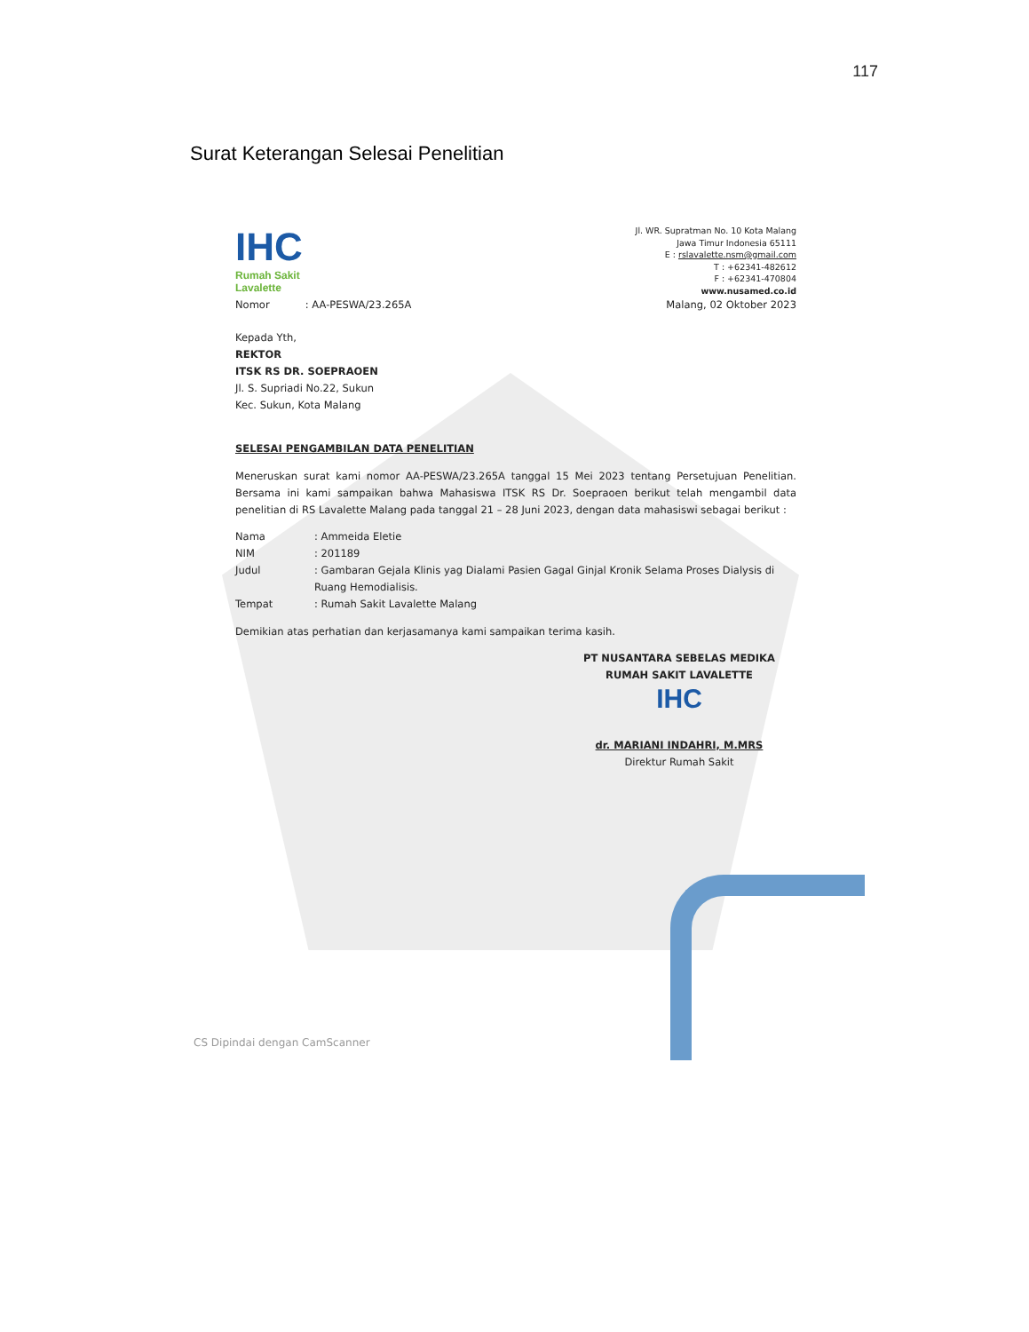117
Surat Keterangan Selesai Penelitian
IHC
Rumah Sakit
Lavalette
Jl. WR. Supratman No. 10 Kota Malang
Jawa Timur Indonesia 65111
E : rslavalette.nsm@gmail.com
T : +62341-482612
F : +62341-470804
www.nusamed.co.id
Nomor : AA-PESWA/23.265A Malang, 02 Oktober 2023
Kepada Yth,
REKTOR
ITSK RS DR. SOEPRAOEN
Jl. S. Supriadi No.22, Sukun
Kec. Sukun, Kota Malang
SELESAI PENGAMBILAN DATA PENELITIAN
Meneruskan surat kami nomor AA-PESWA/23.265A tanggal 15 Mei 2023 tentang Persetujuan Penelitian. Bersama ini kami sampaikan bahwa Mahasiswa ITSK RS Dr. Soepraoen berikut telah mengambil data penelitian di RS Lavalette Malang pada tanggal 21 – 28 Juni 2023, dengan data mahasiswi sebagai berikut :
| Nama | : Ammeida Eletie |
| NIM | : 201189 |
| Judul | : Gambaran Gejala Klinis yag Dialami Pasien Gagal Ginjal Kronik Selama Proses Dialysis di Ruang Hemodialisis. |
| Tempat | : Rumah Sakit Lavalette Malang |
Demikian atas perhatian dan kerjasamanya kami sampaikan terima kasih.
PT NUSANTARA SEBELAS MEDIKA
RUMAH SAKIT LAVALETTE
IHC
dr. MARIANI INDAHRI, M.MRS
Direktur Rumah Sakit
CS Dipindai dengan CamScanner